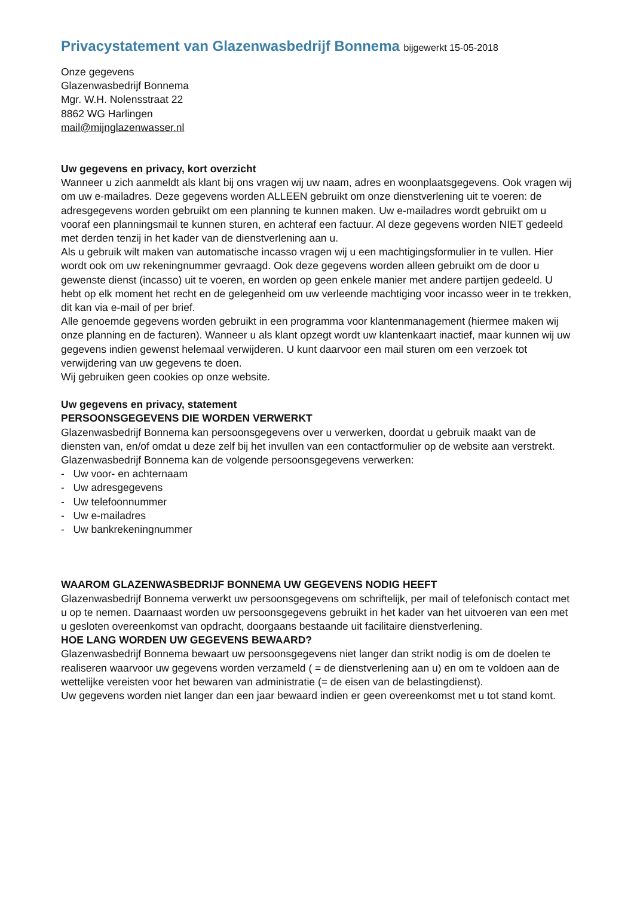Privacystatement van Glazenwasbedrijf Bonnema bijgewerkt 15-05-2018
Onze gegevens
Glazenwasbedrijf Bonnema
Mgr. W.H. Nolensstraat 22
8862 WG Harlingen
mail@mijnglazenwasser.nl
Uw gegevens en privacy, kort overzicht
Wanneer u zich aanmeldt als klant bij ons vragen wij uw naam, adres en woonplaatsgegevens. Ook vragen wij om uw e-mailadres. Deze gegevens worden ALLEEN gebruikt om onze dienstverlening uit te voeren: de adresgegevens worden gebruikt om een planning te kunnen maken. Uw e-mailadres wordt gebruikt om u vooraf een planningsmail te kunnen sturen, en achteraf een factuur. Al deze gegevens worden NIET gedeeld met derden tenzij in het kader van de dienstverlening aan u.
Als u gebruik wilt maken van automatische incasso vragen wij u een machtigingsformulier in te vullen. Hier wordt ook om uw rekeningnummer gevraagd. Ook deze gegevens worden alleen gebruikt om de door u gewenste dienst (incasso) uit te voeren, en worden op geen enkele manier met andere partijen gedeeld. U hebt op elk moment het recht en de gelegenheid om uw verleende machtiging voor incasso weer in te trekken, dit kan via e-mail of per brief.
Alle genoemde gegevens worden gebruikt in een programma voor klantenmanagement (hiermee maken wij onze planning en de facturen). Wanneer u als klant opzegt wordt uw klantenkaart inactief, maar kunnen wij uw gegevens indien gewenst helemaal verwijderen. U kunt daarvoor een mail sturen om een verzoek tot verwijdering van uw gegevens te doen.
Wij gebruiken geen cookies op onze website.
Uw gegevens en privacy, statement
PERSOONSGEGEVENS DIE WORDEN VERWERKT
Glazenwasbedrijf Bonnema kan persoonsgegevens over u verwerken, doordat u gebruik maakt van de diensten van, en/of omdat u deze zelf bij het invullen van een contactformulier op de website aan verstrekt.
Glazenwasbedrijf Bonnema kan de volgende persoonsgegevens verwerken:
- Uw voor- en achternaam
- Uw adresgegevens
- Uw telefoonnummer
- Uw e-mailadres
- Uw bankrekeningnummer
WAAROM GLAZENWASBEDRIJF BONNEMA UW GEGEVENS NODIG HEEFT
Glazenwasbedrijf Bonnema verwerkt uw persoonsgegevens om schriftelijk, per mail of telefonisch contact met u op te nemen. Daarnaast worden uw persoonsgegevens gebruikt in het kader van het uitvoeren van een met u gesloten overeenkomst van opdracht, doorgaans bestaande uit facilitaire dienstverlening.
HOE LANG WORDEN UW GEGEVENS BEWAARD?
Glazenwasbedrijf Bonnema bewaart uw persoonsgegevens niet langer dan strikt nodig is om de doelen te realiseren waarvoor uw gegevens worden verzameld ( = de dienstverlening aan u) en om te voldoen aan de wettelijke vereisten voor het bewaren van administratie (= de eisen van de belastingdienst).
Uw gegevens worden niet langer dan een jaar bewaard indien er geen overeenkomst met u tot stand komt.